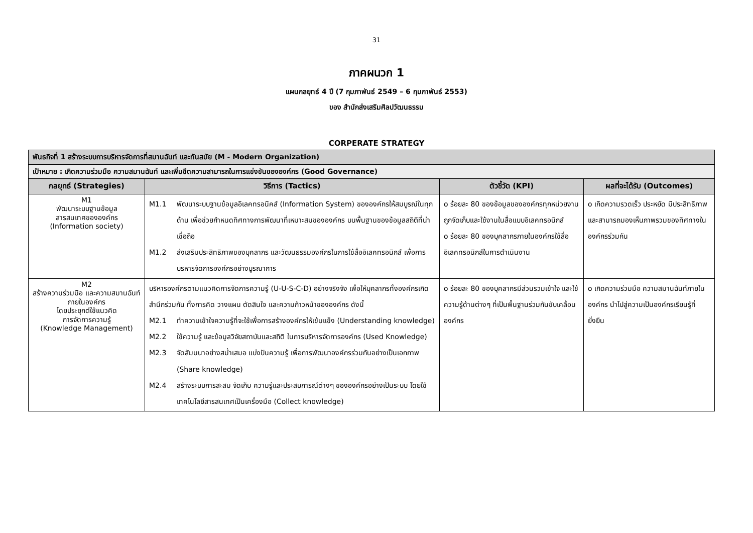31
ภาคผนวก 1
แผนกลยุทธ์ 4 ปี (7 กุมภาพันธ์ 2549 – 6 กุมภาพันธ์ 2553)
ของ สำนักส่งเสริมศิลปวัฒนธรรม
CORPERATE STRATEGY
| พันธกิจที่ 1 สร้างระบบการบริหารจัดการที่สมานฉันท์ และทันสมัย (M - Modern Organization) | | | |
| เป้าหมาย : เกิดความร่วมมือ ความสมานฉันท์ และเพิ่มขีดความสามารถในการแข่งขันขององค์กร (Good Governance) | | | |
| กลยุทธ์ (Strategies) | วิธีการ (Tactics) | ตัวชี้วัด (KPI) | ผลที่จะได้รับ (Outcomes) |
| M1 พัฒนาระบบฐานข้อมูล สารสนเทศขององค์กร (Information society) | M1.1 พัฒนาระบบฐานข้อมูลอิเลคทรอนิคส์ (Information System) ขององค์กรให้สมบูรณ์ในทุกด้าน เพื่อช่วยกำหนดทิศทางการพัฒนาที่เหมาะสมขององค์กร บนพื้นฐานของข้อมูลสถิติที่น่าเชื่อถือ M1.2 ส่งเสริมประสิทธิภาพของบุคลากร และวัฒนธรรมองค์กรในการใช้สื่ออิเลคทรอนิกส์ เพื่อการบริหารจัดการองค์กรอย่างบูรณาการ | o ร้อยละ 80 ของข้อมูลขององค์กรทุกหน่วยงานถูกจัดเก็บและใช้งานในสื่อแบบอิเลคทรอนิกส์ o ร้อยละ 80 ของบุคลากรภายในองค์กรใช้สื่ออิเลคทรอนิกส์ในการดำเนินงาน | o เกิดความรวดเร็ว ประหยัด มีประสิทธิภาพ และสามารถมองเห็นภาพรวมของทิศทางในองค์กรร่วมกัน |
| M2 สร้างความร่วมมือ และความสมานฉันท์ภายในองค์กร โดยประยุกต์ใช้แนวคิด การจัดการความรู้ (Knowledge Management) | บริหารองค์กรตามแนวคิดการจัดการความรู้ (U-U-S-C-D) อย่างจริงจัง เพื่อให้บุคลากรทั้งองค์กรเกิดสำนึกร่วมกัน ทั้งการคิด วางแผน ตัดสินใจ และความก้าวหน้าขององค์กร ดังนี้ M2.1 ทำความเข้าใจความรู้ที่จะใช้เพื่อการสร้างองค์กรให้เข้มแข็ง (Understanding knowledge) M2.2 ใช้ความรู้ และข้อมูลวิจัยสถาบันและสถิติ ในการบริหารจัดการองค์กร (Used Knowledge) M2.3 จัดสัมมนาอย่างสม่ำเสมอ แบ่งปันความรู้ เพื่อการพัฒนาองค์กรร่วมกันอย่างเป็นเอกภาพ (Share knowledge) M2.4 สร้างระบบการสะสม จัดเก็บ ความรู้และประสบการณ์ต่างๆ ขององค์กรอย่างเป็นระบบ โดยใช้เทคโนโลยีสารสนเทศเป็นเครื่องมือ (Collect knowledge) | o ร้อยละ 80 ของบุคลากรมีส่วนรวมเข้าใจ และใช้ความรู้ด้านต่างๆ ที่เป็นพื้นฐานร่วมกันขับเคลื่อนองค์กร | o เกิดความร่วมมือ ความสมานฉันท์ภายในองค์กร นำไปสู่ความเป็นองค์กรเรียนรู้ที่ยั่งยืน |